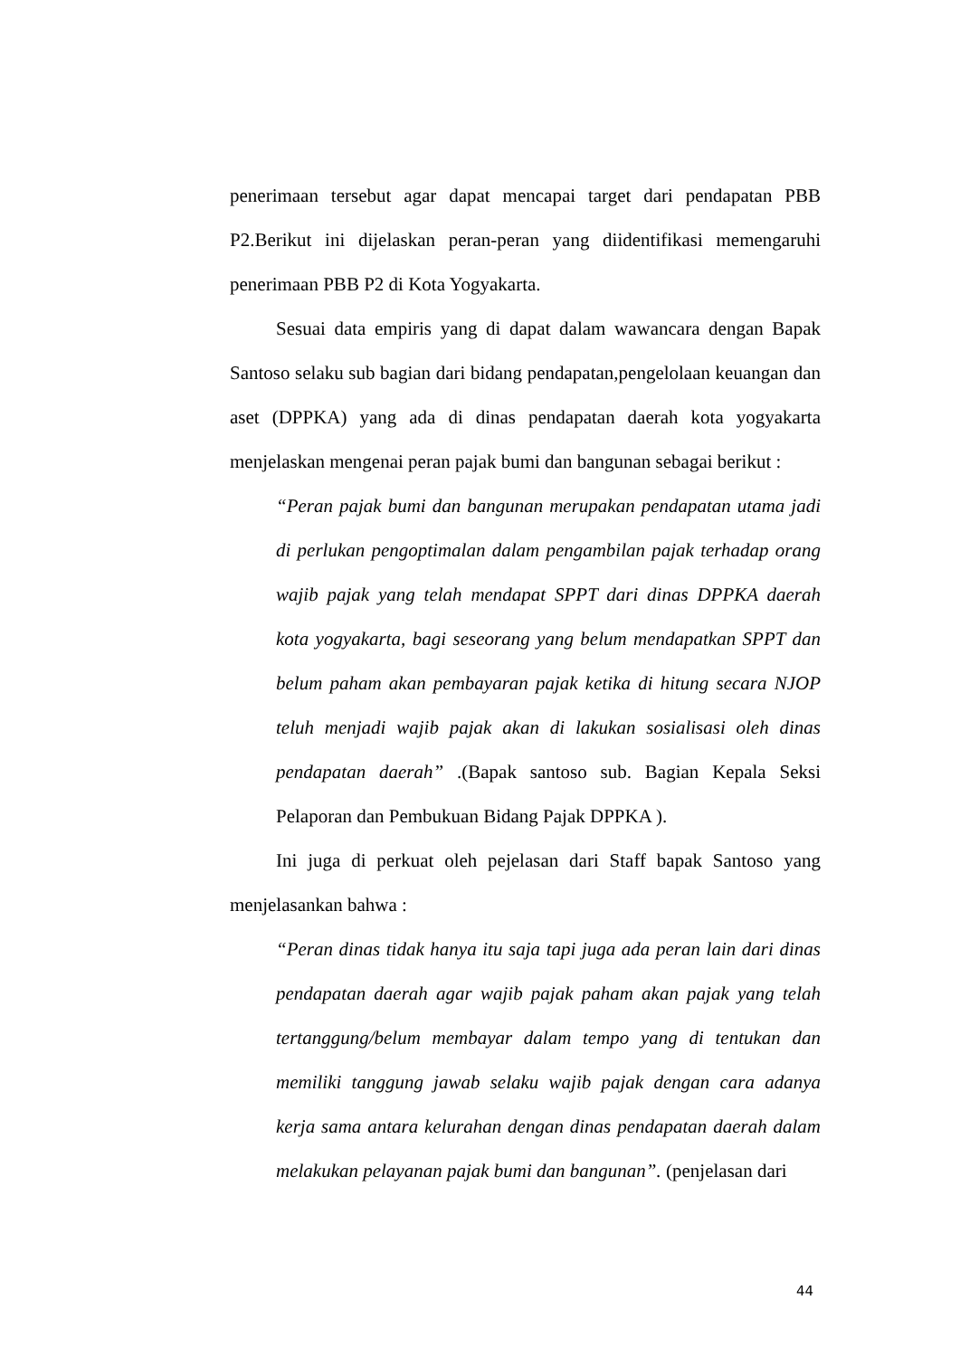penerimaan tersebut agar dapat mencapai target dari pendapatan PBB P2.Berikut ini dijelaskan peran-peran yang diidentifikasi memengaruhi penerimaan PBB P2 di Kota Yogyakarta.
Sesuai data empiris yang di dapat dalam wawancara dengan Bapak Santoso selaku sub bagian dari bidang pendapatan,pengelolaan keuangan dan aset (DPPKA) yang ada di dinas pendapatan daerah kota yogyakarta menjelaskan mengenai peran pajak bumi dan bangunan sebagai berikut :
“Peran pajak bumi dan bangunan merupakan pendapatan utama jadi di perlukan pengoptimalan dalam pengambilan pajak terhadap orang wajib pajak yang telah mendapat SPPT dari dinas DPPKA daerah kota yogyakarta, bagi seseorang yang belum mendapatkan SPPT dan belum paham akan pembayaran pajak ketika di hitung secara NJOP teluh menjadi wajib pajak akan di lakukan sosialisasi oleh dinas pendapatan daerah” .(Bapak santoso sub. Bagian Kepala Seksi Pelaporan dan Pembukuan Bidang Pajak DPPKA ).
Ini juga di perkuat oleh pejelasan dari Staff bapak Santoso yang menjelasankan bahwa :
“Peran dinas tidak hanya itu saja tapi juga ada peran lain dari dinas pendapatan daerah agar wajib pajak paham akan pajak yang telah tertanggung/belum membayar dalam tempo yang di tentukan dan memiliki tanggung jawab selaku wajib pajak dengan cara adanya kerja sama antara kelurahan dengan dinas pendapatan daerah dalam melakukan pelayanan pajak bumi dan bangunan”. (penjelasan dari
44